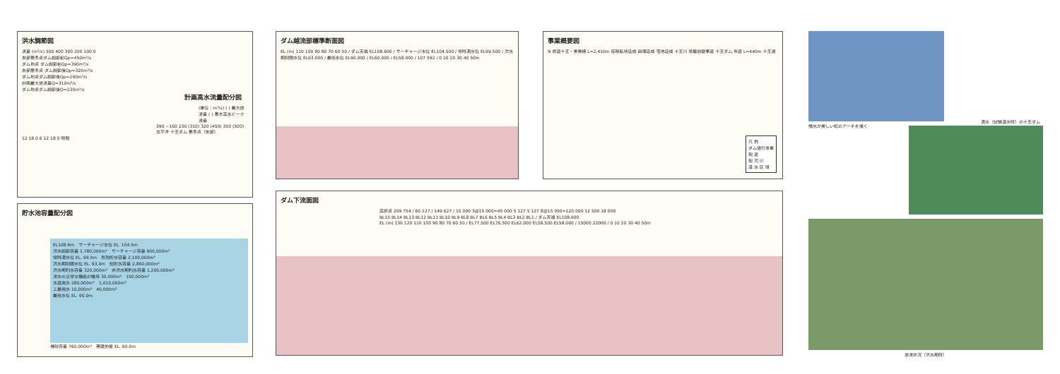洪水調節図
流量 (m³/s) 500 400 300 200 100 0
友部基準点ダム調節前Qp=450m³/s
ダム地点 ダム調節前Qp=390m³/s
友部基準点 ダム調節後Qp=320m³/s
ダム地点ダム調節後Qp=290m³/s
計画最大放流量Q=310m³/s
ダム地点ダム調節後Q=230m³/s
計画高水流量配分図
(単位：m³/s) ( ) 最大放流量 ( ) 基本高水ピーク流量
390 −160 230 (310) 320 (450) 350 (500) 太平洋 十王ダム 基準点（友部）
12 18 0 6 12 18 0 時間
貯水池容量配分図
EL108.6m　サーチャージ水位 EL. 104.5m
洪水調節容量 1,780,000m³　サーチャージ容量 900,000m³
常時満水位 EL. 99.5m　有効貯水容量 2,100,000m³
洪水期制限水位 EL. 93.0m　総貯水容量 2,860,000m³
洪水期利水容量 320,000m³　非洪水期利水容量 1,200,000m³
流水の正常な機能の維持 30,000m³　150,000m³
水道用水 280,000m³　1,010,000m³
工業用水 10,000m³　40,000m³
最低水位 EL. 90.0m
堆砂容量 760,000m³　基礎地盤 EL. 60.0m
ダム越流部標準断面図
EL (m) 110 100 90 80 70 60 50 / ダム天端 EL108.600 / サーチャージ水位 EL104.500 / 常時満水位 EL99.500 / 洪水期制限水位 EL93.000 / 最低水位 EL90.000 / EL60.000 / EL58.000 / 107 592 / 0 10 20 30 40 50m
事業概要図
N 県道十王・里美線 L=2,410m 仮移転地造成 田畑造成 宅地造成 十王川 常磐自動車道 十王ダム 市道 L=440m 十王湖
凡 例
ダム施行事業
現 道
現 河 川
湛 水 区 域
ダム下流面図
屈折点 209 754 / 60 127 / 149 627 / 10 000 3@15 000=45 000 5 127 5 127 8@15 000=120 000 12 500 18 000
BL15 BL14 BL13 BL12 BL11 BL10 BL9 BL8 BL7 BL6 BL5 BL4 BL3 BL2 BL1 / ダム天端 EL108.600
EL (m) 130 120 110 100 90 80 70 60 50 / EL77.500 EL76.500 EL62.000 EL58.500 EL58.000 / 15000 22000 / 0 10 20 30 40 50m
噴水が美しい虹のアーチを描く
満水（試験湛水時）の十王ダム
放流状況（洪水期時）